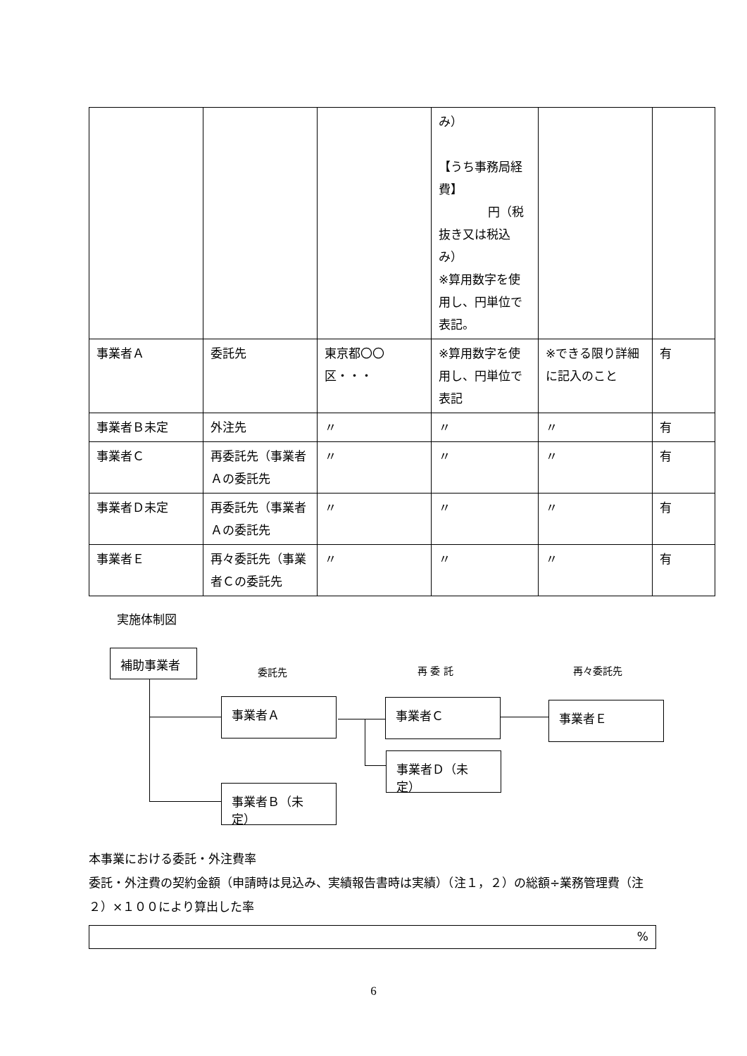| | | | み） 【うち事務局経費】 円（税 抜き又は税込み） ※算用数字を使用し、円単位で表記。 | | |
| 事業者Ａ | 委託先 | 東京都〇〇区・・・ | ※算用数字を使用し、円単位で表記 | ※できる限り詳細に記入のこと | 有 |
| 事業者Ｂ未定 | 外注先 | 〃 | 〃 | 〃 | 有 |
| 事業者Ｃ | 再委託先（事業者Ａの委託先 | 〃 | 〃 | 〃 | 有 |
| 事業者Ｄ未定 | 再委託先（事業者Ａの委託先 | 〃 | 〃 | 〃 | 有 |
| 事業者Ｅ | 再々委託先（事業者Ｃの委託先 | 〃 | 〃 | 〃 | 有 |
実施体制図
補助事業者
委託先 再 委 託 再々委託先
事業者Ａ 事業者Ｃ 事業者Ｅ
事業者Ｄ（未定）
事業者Ｂ（未定）
本事業における委託・外注費率
委託・外注費の契約金額（申請時は見込み、実績報告書時は実績）（注１，２）の総額÷業務管理費（注２）×１００により算出した率
%
6